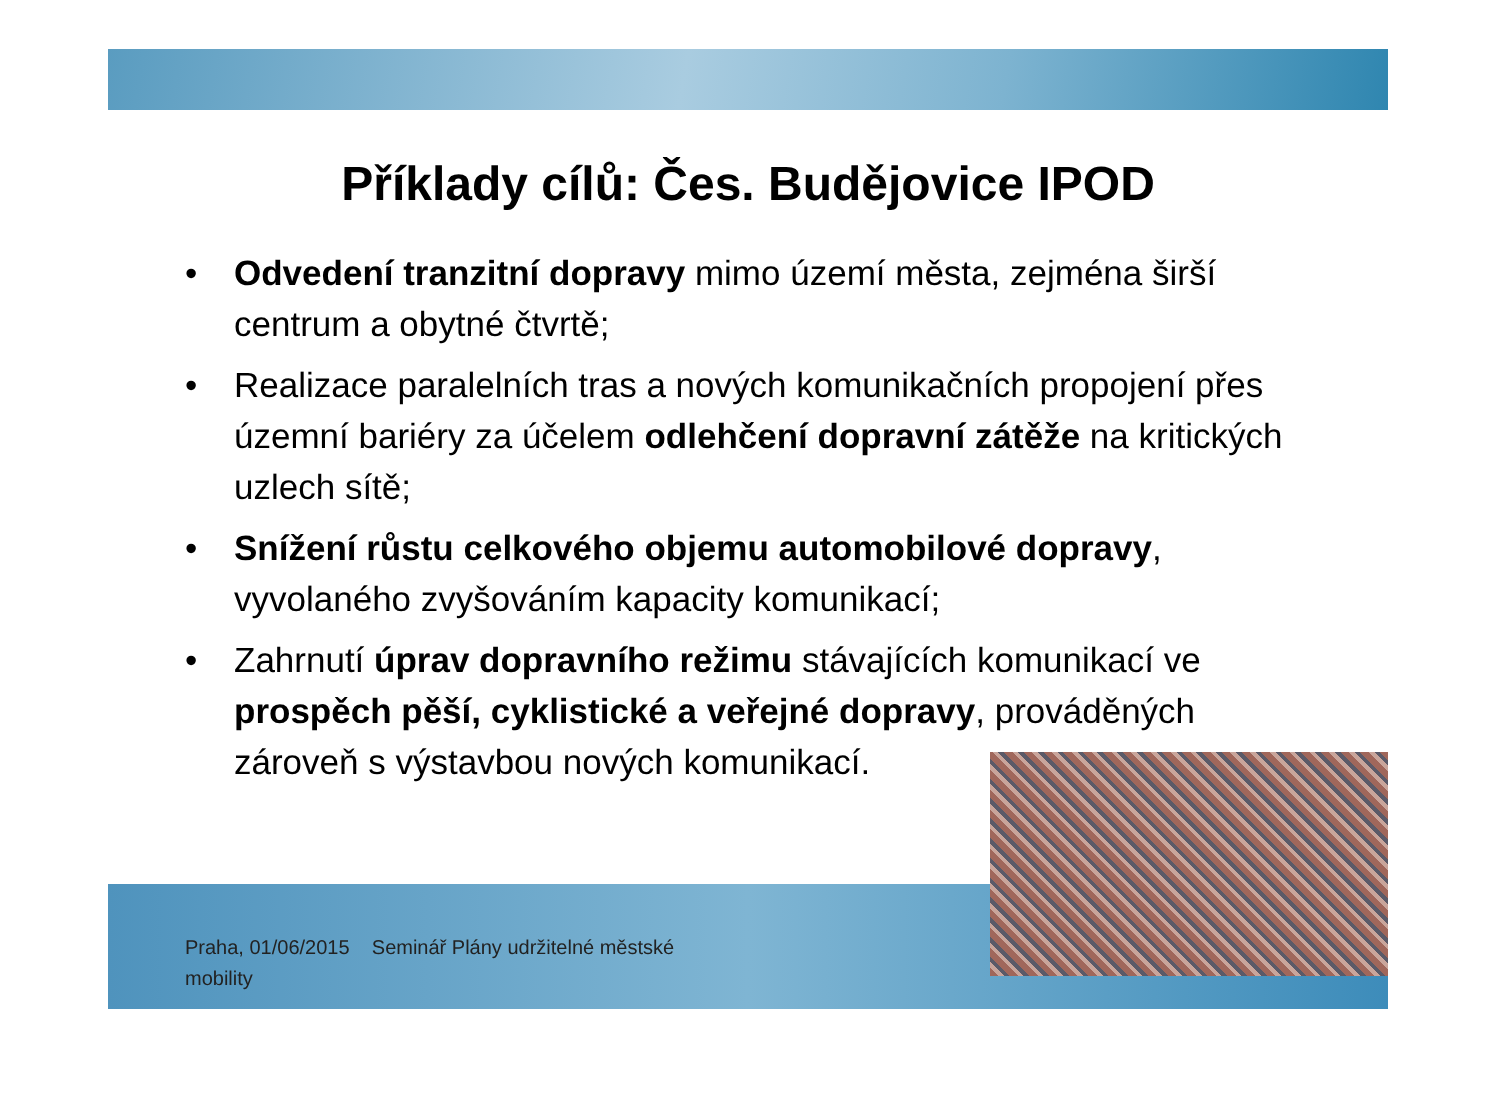Příklady cílů: Čes. Budějovice IPOD
• Odvedení tranzitní dopravy mimo území města, zejména širší centrum a obytné čtvrtě;
• Realizace paralelních tras a nových komunikačních propojení přes územní bariéry za účelem odlehčení dopravní zátěže na kritických uzlech sítě;
• Snížení růstu celkového objemu automobilové dopravy, vyvolaného zvyšováním kapacity komunikací;
• Zahrnutí úprav dopravního režimu stávajících komunikací ve prospěch pěší, cyklistické a veřejné dopravy, prováděných zároveň s výstavbou nových komunikací.
Praha, 01/06/2015 Seminář Plány udržitelné městské mobility